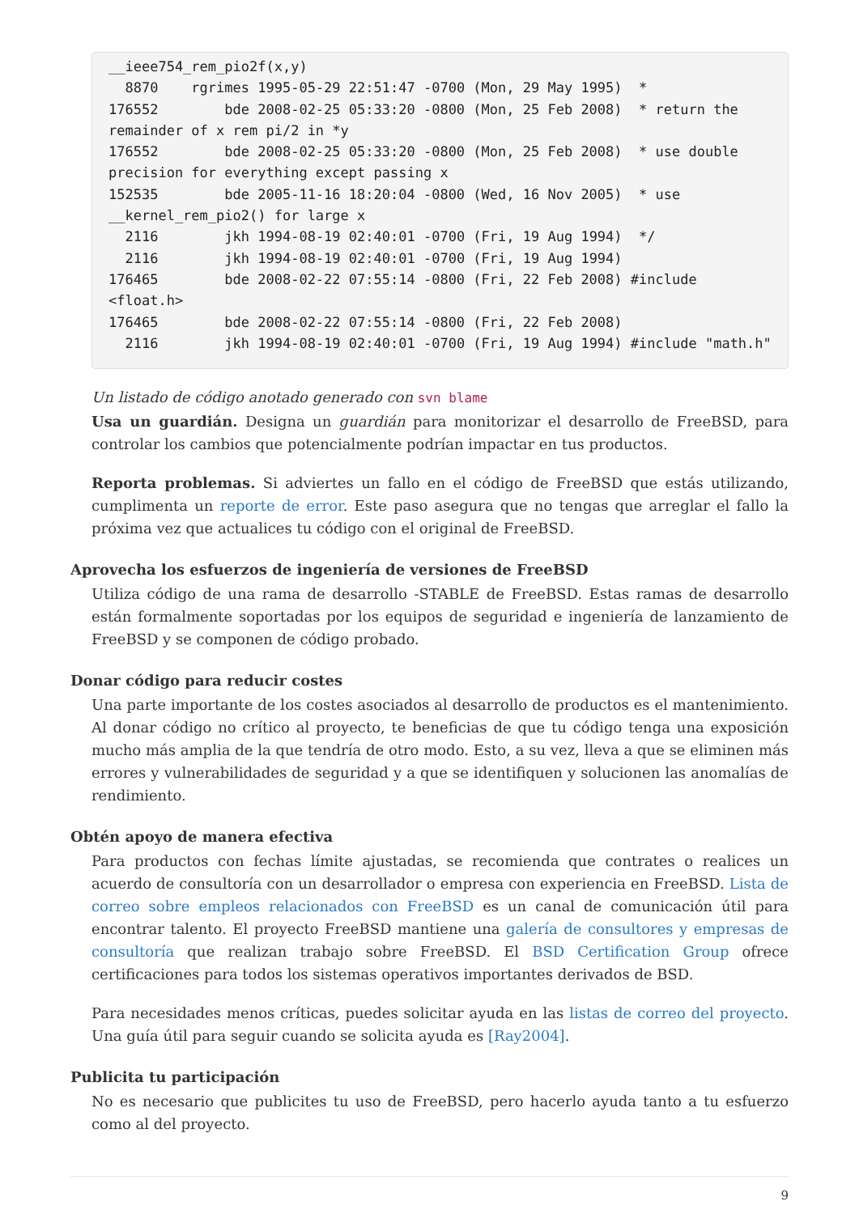__ieee754_rem_pio2f(x,y)
  8870    rgrimes 1995-05-29 22:51:47 -0700 (Mon, 29 May 1995)  *
176552        bde 2008-02-25 05:33:20 -0800 (Mon, 25 Feb 2008)  * return the
remainder of x rem pi/2 in *y
176552        bde 2008-02-25 05:33:20 -0800 (Mon, 25 Feb 2008)  * use double
precision for everything except passing x
152535        bde 2005-11-16 18:20:04 -0800 (Wed, 16 Nov 2005)  * use
__kernel_rem_pio2() for large x
  2116        jkh 1994-08-19 02:40:01 -0700 (Fri, 19 Aug 1994)  */
  2116        jkh 1994-08-19 02:40:01 -0700 (Fri, 19 Aug 1994)
176465        bde 2008-02-22 07:55:14 -0800 (Fri, 22 Feb 2008) #include <float.h>
176465        bde 2008-02-22 07:55:14 -0800 (Fri, 22 Feb 2008)
  2116        jkh 1994-08-19 02:40:01 -0700 (Fri, 19 Aug 1994) #include "math.h"
Un listado de código anotado generado con svn blame
Usa un guardián. Designa un guardián para monitorizar el desarrollo de FreeBSD, para controlar los cambios que potencialmente podrían impactar en tus productos.
Reporta problemas. Si adviertes un fallo en el código de FreeBSD que estás utilizando, cumplimenta un reporte de error. Este paso asegura que no tengas que arreglar el fallo la próxima vez que actualices tu código con el original de FreeBSD.
Aprovecha los esfuerzos de ingeniería de versiones de FreeBSD
Utiliza código de una rama de desarrollo -STABLE de FreeBSD. Estas ramas de desarrollo están formalmente soportadas por los equipos de seguridad e ingeniería de lanzamiento de FreeBSD y se componen de código probado.
Donar código para reducir costes
Una parte importante de los costes asociados al desarrollo de productos es el mantenimiento. Al donar código no crítico al proyecto, te beneficias de que tu código tenga una exposición mucho más amplia de la que tendría de otro modo. Esto, a su vez, lleva a que se eliminen más errores y vulnerabilidades de seguridad y a que se identifiquen y solucionen las anomalías de rendimiento.
Obtén apoyo de manera efectiva
Para productos con fechas límite ajustadas, se recomienda que contrates o realices un acuerdo de consultoría con un desarrollador o empresa con experiencia en FreeBSD. Lista de correo sobre empleos relacionados con FreeBSD es un canal de comunicación útil para encontrar talento. El proyecto FreeBSD mantiene una galería de consultores y empresas de consultoría que realizan trabajo sobre FreeBSD. El BSD Certification Group ofrece certificaciones para todos los sistemas operativos importantes derivados de BSD.
Para necesidades menos críticas, puedes solicitar ayuda en las listas de correo del proyecto. Una guía útil para seguir cuando se solicita ayuda es [Ray2004].
Publicita tu participación
No es necesario que publicites tu uso de FreeBSD, pero hacerlo ayuda tanto a tu esfuerzo como al del proyecto.
9